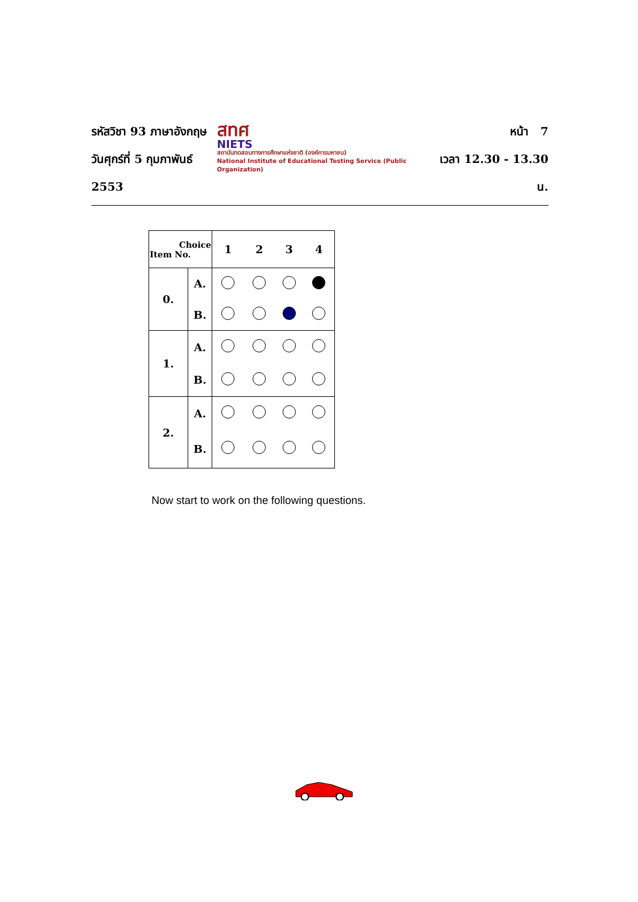รหัสวิชา 93 ภาษาอังกฤษ
วันศุกร์ที่ 5 กุมภาพันธ์ 2553
สทศ
NIETS
สถาบันทดสอบทางการศึกษาแห่งชาติ (องค์การมหาชน)
National Institute of Educational Testing Service (Public Organization)
หน้า 7
เวลา 12.30 - 13.30 น.
| Choice Item No. | | 1 | 2 | 3 | 4 |
| --- | --- | --- | --- | --- | --- |
| 0. | A. | | | | |
| | B. | | | | |
| 1. | A. | | | | |
| | B. | | | | |
| 2. | A. | | | | |
| | B. | | | | |
Now start to work on the following questions.